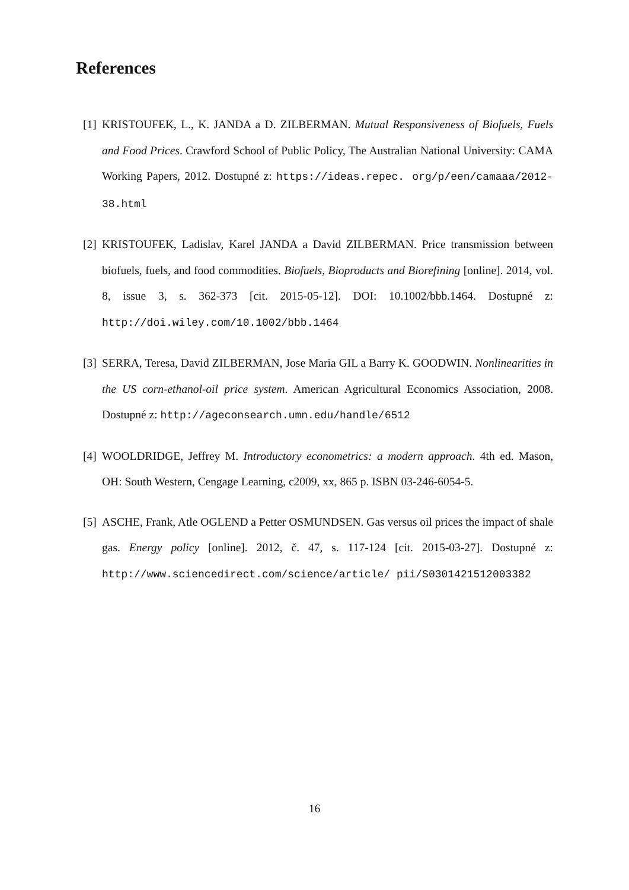References
[1] KRISTOUFEK, L., K. JANDA a D. ZILBERMAN. Mutual Responsiveness of Biofuels, Fuels and Food Prices. Crawford School of Public Policy, The Australian National University: CAMA Working Papers, 2012. Dostupné z: https://ideas.repec. org/p/een/camaaa/2012-38.html
[2] KRISTOUFEK, Ladislav, Karel JANDA a David ZILBERMAN. Price transmission between biofuels, fuels, and food commodities. Biofuels, Bioproducts and Biorefining [online]. 2014, vol. 8, issue 3, s. 362-373 [cit. 2015-05-12]. DOI: 10.1002/bbb.1464. Dostupné z: http://doi.wiley.com/10.1002/bbb.1464
[3] SERRA, Teresa, David ZILBERMAN, Jose Maria GIL a Barry K. GOODWIN. Nonlinearities in the US corn-ethanol-oil price system. American Agricultural Economics Association, 2008. Dostupné z: http://ageconsearch.umn.edu/handle/6512
[4] WOOLDRIDGE, Jeffrey M. Introductory econometrics: a modern approach. 4th ed. Mason, OH: South Western, Cengage Learning, c2009, xx, 865 p. ISBN 03-246-6054-5.
[5] ASCHE, Frank, Atle OGLEND a Petter OSMUNDSEN. Gas versus oil prices the impact of shale gas. Energy policy [online]. 2012, č. 47, s. 117-124 [cit. 2015-03-27]. Dostupné z: http://www.sciencedirect.com/science/article/ pii/S0301421512003382
16